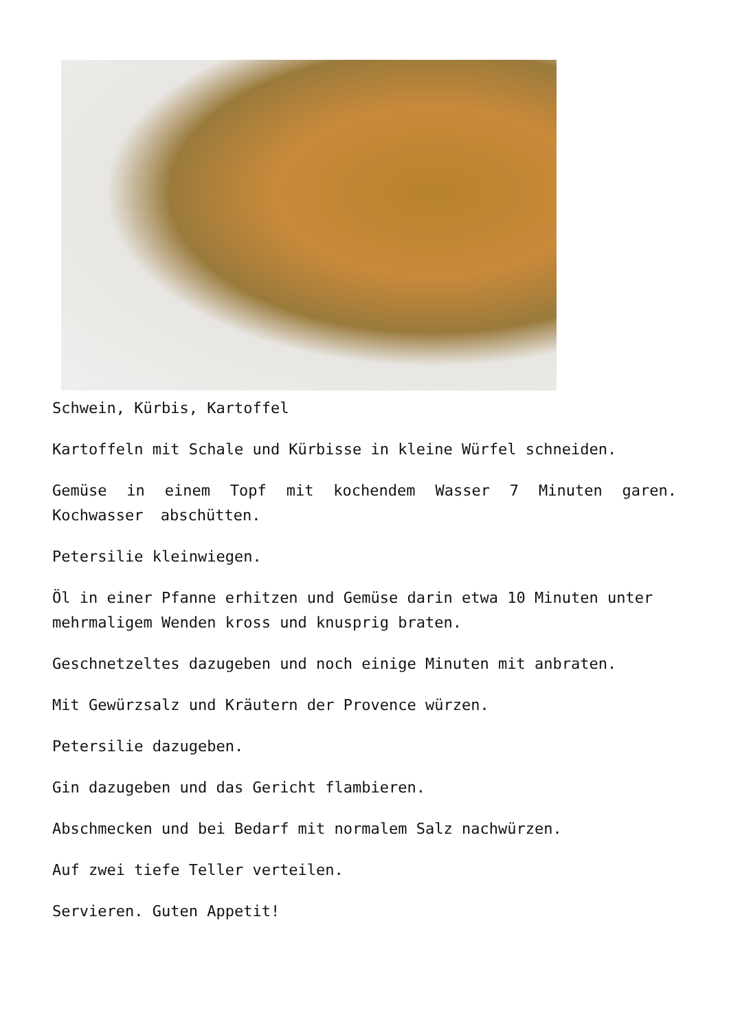Schwein, Kürbis, Kartoffel
Kartoffeln mit Schale und Kürbisse in kleine Würfel schneiden.
Gemüse in einem Topf mit kochendem Wasser 7 Minuten garen. Kochwasser abschütten.
Petersilie kleinwiegen.
Öl in einer Pfanne erhitzen und Gemüse darin etwa 10 Minuten unter mehrmaligem Wenden kross und knusprig braten.
Geschnetzeltes dazugeben und noch einige Minuten mit anbraten.
Mit Gewürzsalz und Kräutern der Provence würzen.
Petersilie dazugeben.
Gin dazugeben und das Gericht flambieren.
Abschmecken und bei Bedarf mit normalem Salz nachwürzen.
Auf zwei tiefe Teller verteilen.
Servieren. Guten Appetit!